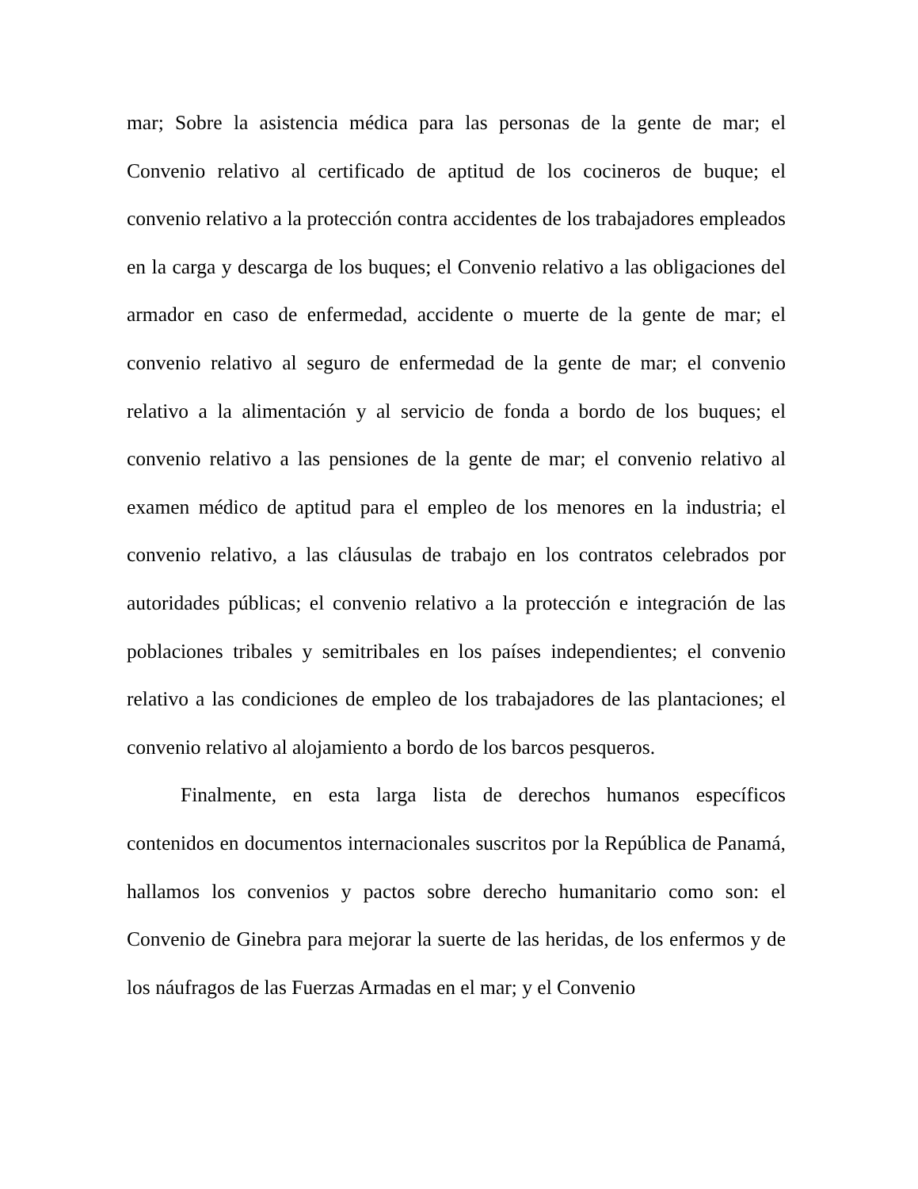mar; Sobre la asistencia médica para las personas de la gente de mar; el Convenio relativo al certificado de aptitud de los cocineros de buque; el convenio relativo a la protección contra accidentes de los trabajadores empleados en la carga y descarga de los buques; el Convenio relativo a las obligaciones del armador en caso de enfermedad, accidente o muerte de la gente de mar; el convenio relativo al seguro de enfermedad de la gente de mar; el convenio relativo a la alimentación y al servicio de fonda a bordo de los buques; el convenio relativo a las pensiones de la gente de mar; el convenio relativo al examen médico de aptitud para el empleo de los menores en la industria; el convenio relativo, a las cláusulas de trabajo en los contratos celebrados por autoridades públicas; el convenio relativo a la protección e integración de las poblaciones tribales y semitribales en los países independientes; el convenio relativo a las condiciones de empleo de los trabajadores de las plantaciones; el convenio relativo al alojamiento a bordo de los barcos pesqueros.
Finalmente, en esta larga lista de derechos humanos específicos contenidos en documentos internacionales suscritos por la República de Panamá, hallamos los convenios y pactos sobre derecho humanitario como son: el Convenio de Ginebra para mejorar la suerte de las heridas, de los enfermos y de los náufragos de las Fuerzas Armadas en el mar; y el Convenio